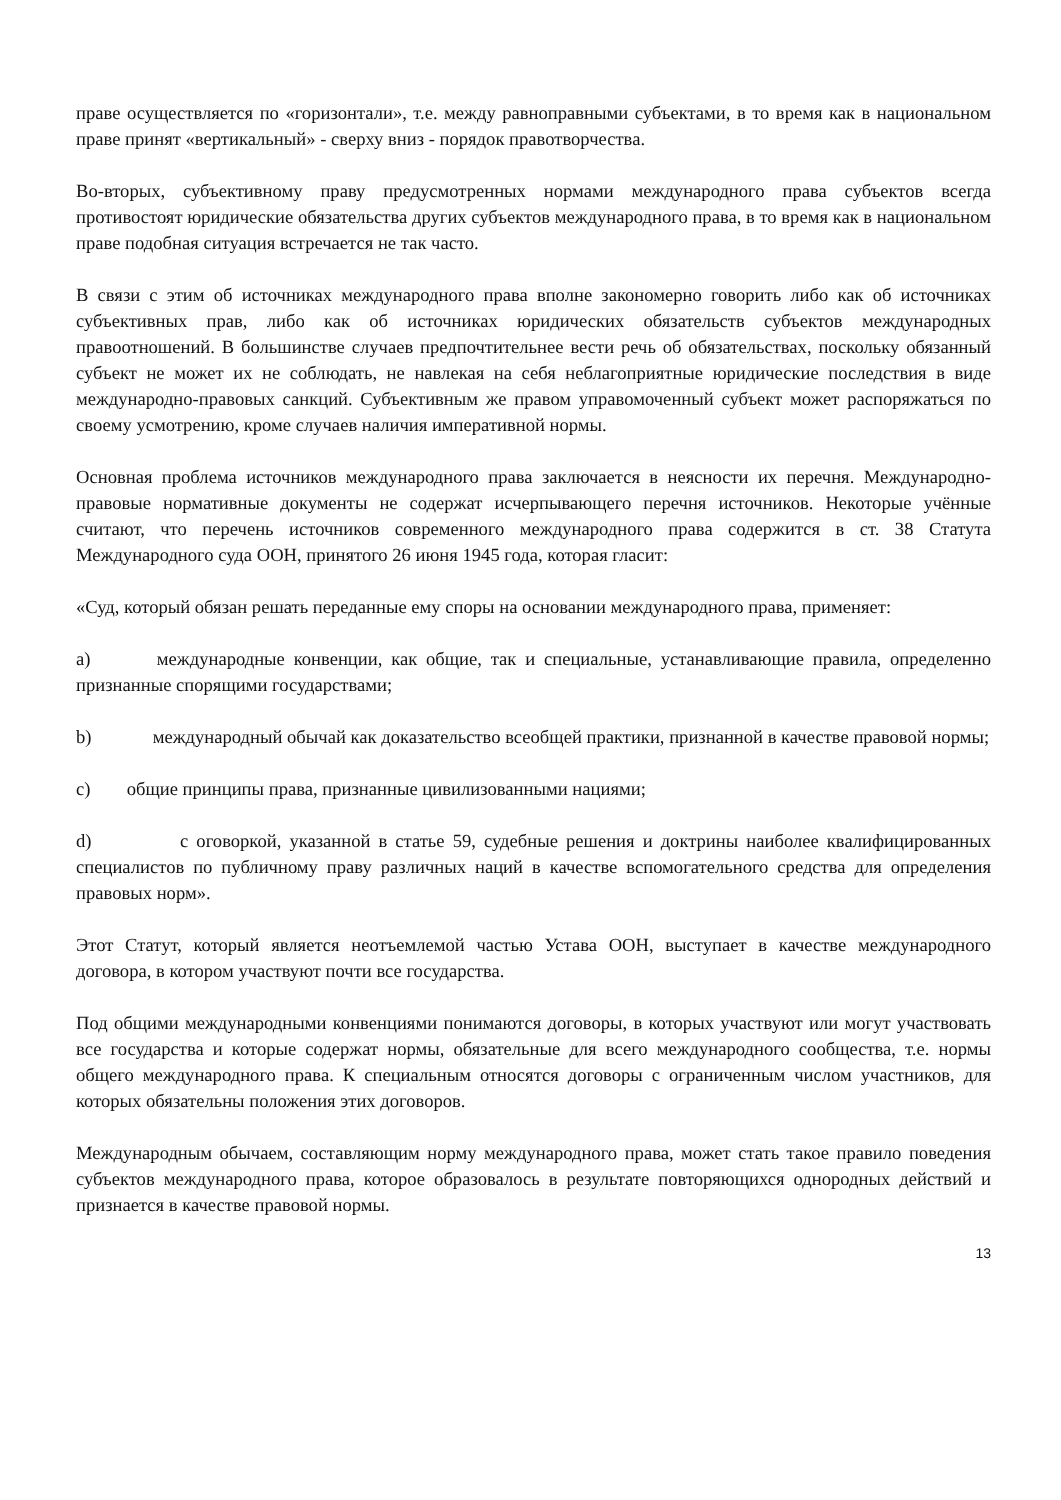праве осуществляется по «горизонтали», т.е. между равноправными субъектами, в то время как в национальном праве принят «вертикальный» - сверху вниз - порядок правотворчества.
Во-вторых, субъективному праву предусмотренных нормами международного права субъектов всегда противостоят юридические обязательства других субъектов международного права, в то время как в национальном праве подобная ситуация встречается не так часто.
В связи с этим об источниках международного права вполне закономерно говорить либо как об источниках субъективных прав, либо как об источниках юридических обязательств субъектов международных правоотношений. В большинстве случаев предпочтительнее вести речь об обязательствах, поскольку обязанный субъект не может их не соблюдать, не навлекая на себя неблагоприятные юридические последствия в виде международно-правовых санкций. Субъективным же правом управомоченный субъект может распоряжаться по своему усмотрению, кроме случаев наличия императивной нормы.
Основная проблема источников международного права заключается в неясности их перечня. Международно-правовые нормативные документы не содержат исчерпывающего перечня источников. Некоторые учённые считают, что перечень источников современного международного права содержится в ст. 38 Статута Международного суда ООН, принятого 26 июня 1945 года, которая гласит:
«Суд, который обязан решать переданные ему споры на основании международного права, применяет:
a) международные конвенции, как общие, так и специальные, устанавливающие правила, определенно признанные спорящими государствами;
b) международный обычай как доказательство всеобщей практики, признанной в качестве правовой нормы;
c) общие принципы права, признанные цивилизованными нациями;
d) с оговоркой, указанной в статье 59, судебные решения и доктрины наиболее квалифицированных специалистов по публичному праву различных наций в качестве вспомогательного средства для определения правовых норм».
Этот Статут, который является неотъемлемой частью Устава ООН, выступает в качестве международного договора, в котором участвуют почти все государства.
Под общими международными конвенциями понимаются договоры, в которых участвуют или могут участвовать все государства и которые содержат нормы, обязательные для всего международного сообщества, т.е. нормы общего международного права. К специальным относятся договоры с ограниченным числом участников, для которых обязательны положения этих договоров.
Международным обычаем, составляющим норму международного права, может стать такое правило поведения субъектов международного права, которое образовалось в результате повторяющихся однородных действий и признается в качестве правовой нормы.
13